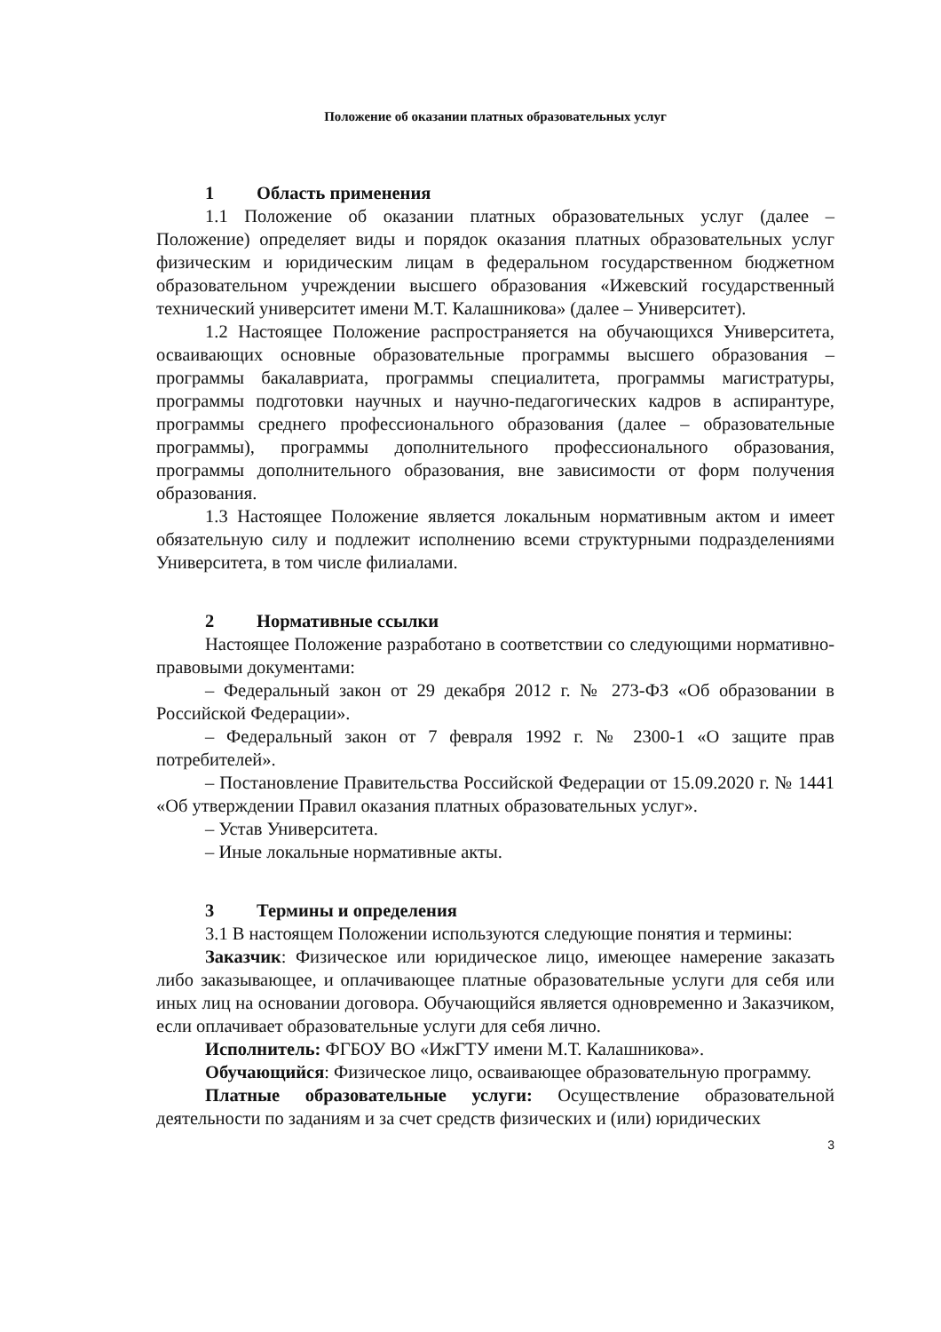Положение об оказании платных образовательных услуг
1 Область применения
1.1 Положение об оказании платных образовательных услуг (далее – Положение) определяет виды и порядок оказания платных образовательных услуг физическим и юридическим лицам в федеральном государственном бюджетном образовательном учреждении высшего образования «Ижевский государственный технический университет имени М.Т. Калашникова» (далее – Университет).
1.2 Настоящее Положение распространяется на обучающихся Университета, осваивающих основные образовательные программы высшего образования – программы бакалавриата, программы специалитета, программы магистратуры, программы подготовки научных и научно-педагогических кадров в аспирантуре, программы среднего профессионального образования (далее – образовательные программы), программы дополнительного профессионального образования, программы дополнительного образования, вне зависимости от форм получения образования.
1.3 Настоящее Положение является локальным нормативным актом и имеет обязательную силу и подлежит исполнению всеми структурными подразделениями Университета, в том числе филиалами.
2 Нормативные ссылки
Настоящее Положение разработано в соответствии со следующими нормативно-правовыми документами:
– Федеральный закон от 29 декабря 2012 г. № 273-ФЗ «Об образовании в Российской Федерации».
– Федеральный закон от 7 февраля 1992 г. № 2300-1 «О защите прав потребителей».
– Постановление Правительства Российской Федерации от 15.09.2020 г. № 1441 «Об утверждении Правил оказания платных образовательных услуг».
– Устав Университета.
– Иные локальные нормативные акты.
3 Термины и определения
3.1 В настоящем Положении используются следующие понятия и термины:
Заказчик: Физическое или юридическое лицо, имеющее намерение заказать либо заказывающее, и оплачивающее платные образовательные услуги для себя или иных лиц на основании договора. Обучающийся является одновременно и Заказчиком, если оплачивает образовательные услуги для себя лично.
Исполнитель: ФГБОУ ВО «ИжГТУ имени М.Т. Калашникова».
Обучающийся: Физическое лицо, осваивающее образовательную программу.
Платные образовательные услуги: Осуществление образовательной деятельности по заданиям и за счет средств физических и (или) юридических
3